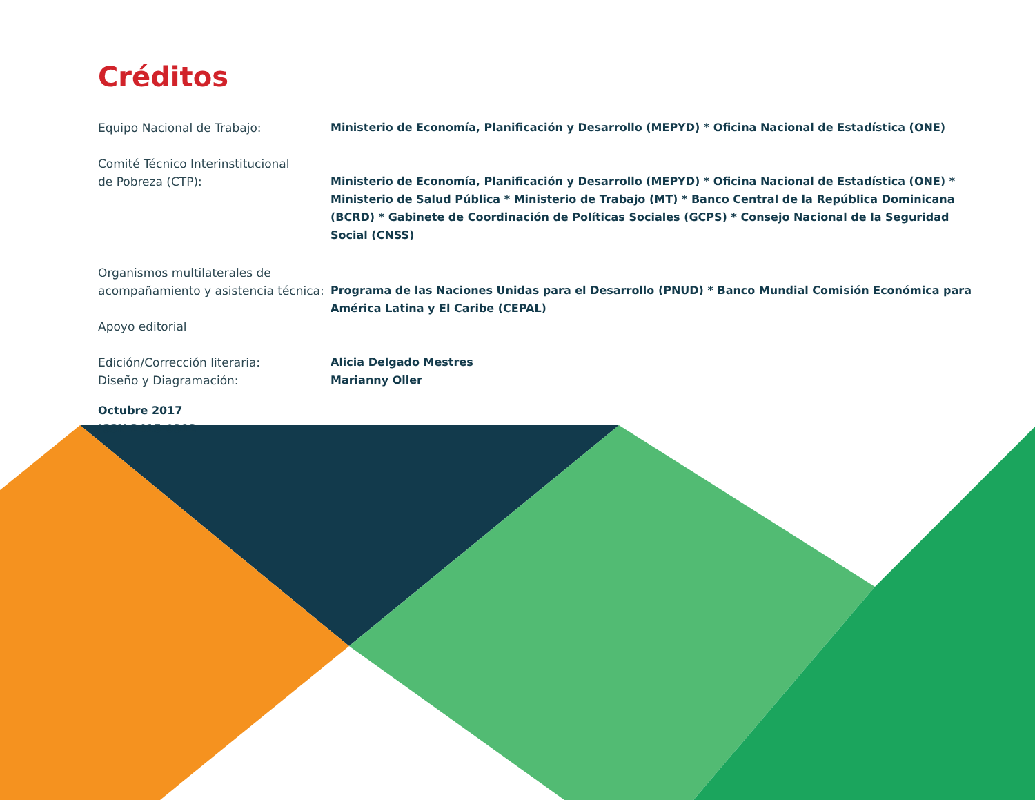Créditos
Equipo Nacional de Trabajo: Ministerio de Economía, Planificación y Desarrollo (MEPYD) * Oficina Nacional de Estadística (ONE)
Comité Técnico Interinstitucional
de Pobreza (CTP):
Ministerio de Economía, Planificación y Desarrollo (MEPYD) * Oficina Nacional de Estadística (ONE) * Ministerio de Salud Pública * Ministerio de Trabajo (MT) * Banco Central de la República Dominicana (BCRD) * Gabinete de Coordinación de Políticas Sociales (GCPS) * Consejo Nacional de la Seguridad Social (CNSS)
Organismos multilaterales de
acompañamiento y asistencia técnica:
Programa de las Naciones Unidas para el Desarrollo (PNUD) * Banco Mundial Comisión Económica para América Latina y El Caribe (CEPAL)
Apoyo editorial
Edición/Corrección literaria:
Diseño y Diagramación:
Alicia Delgado Mestres
Marianny Oller
Octubre 2017
ISSN 2415-0312